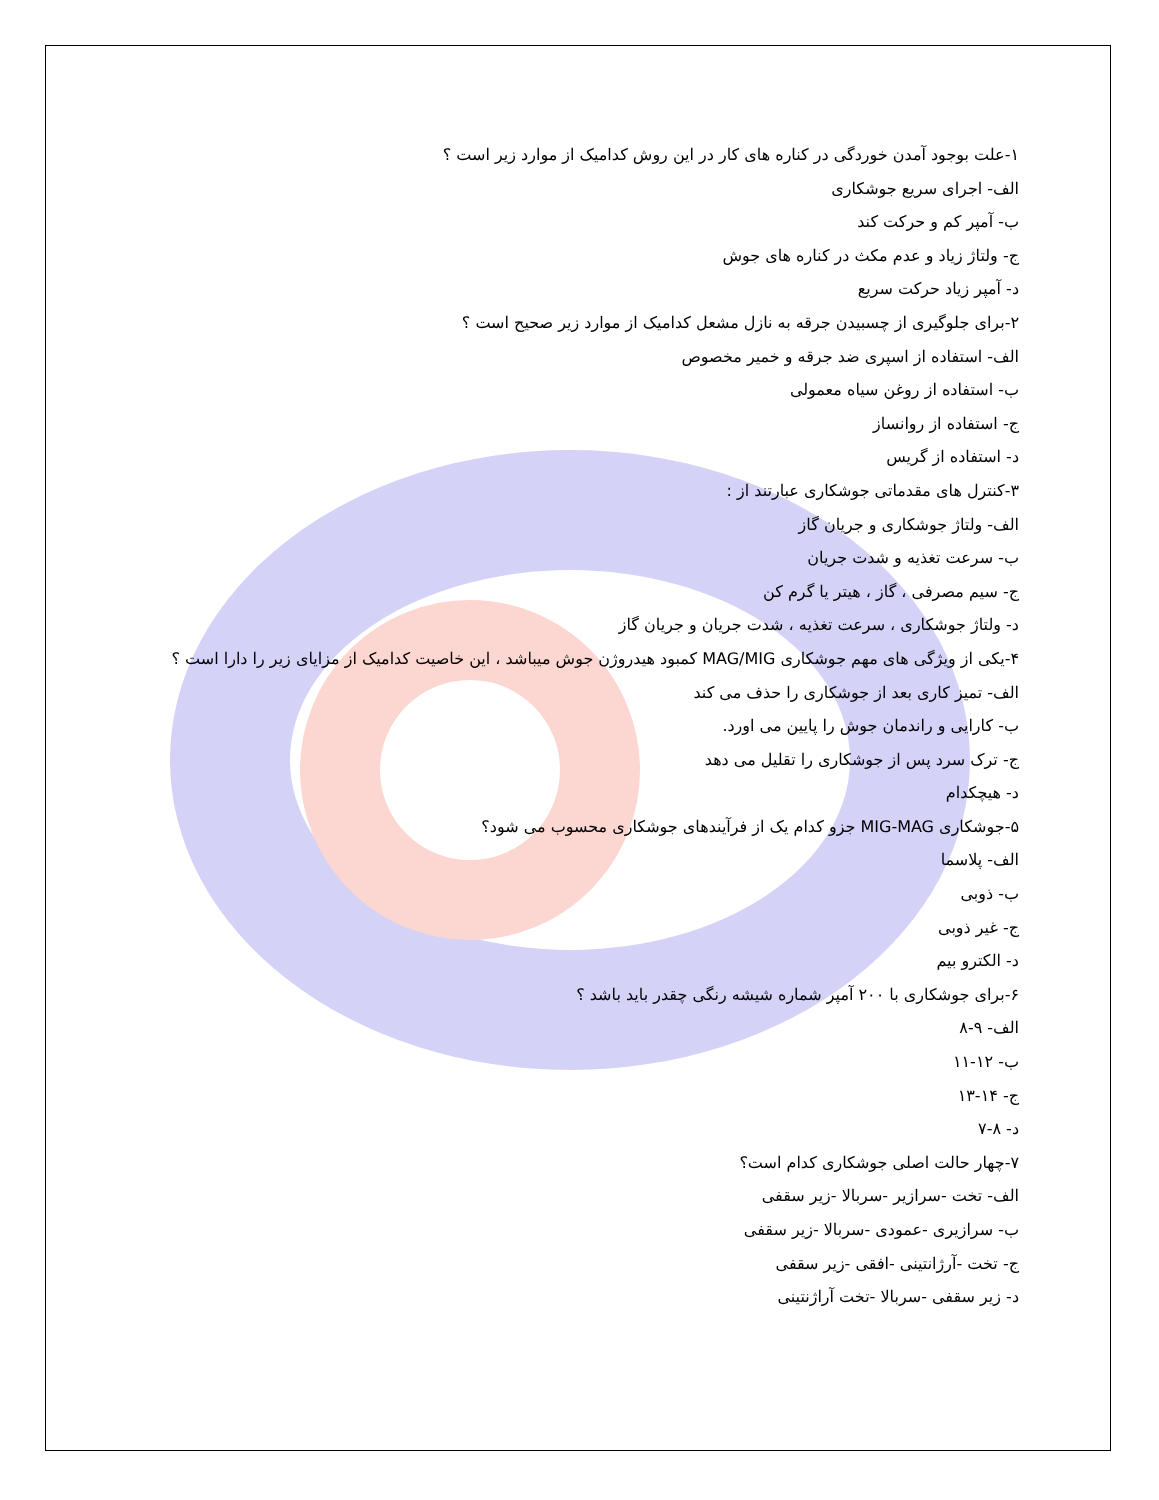۱-علت بوجود آمدن خوردگی در کناره های کار در این روش کدامیک از موارد زیر است ؟
الف- اجرای سریع جوشکاری
ب- آمپر کم و حرکت کند
ج- ولتاژ زیاد و عدم مکث در کناره های جوش
د- آمپر زیاد حرکت سریع
۲-برای جلوگیری از چسبیدن جرقه به نازل مشعل کدامیک از موارد زیر صحیح است ؟
الف- استفاده از اسپری ضد جرقه و خمیر مخصوص
ب- استفاده از روغن سیاه معمولی
ج- استفاده از روانساز
د- استفاده از گریس
۳-کنترل های مقدماتی جوشکاری عبارتند از :
الف- ولتاژ جوشکاری و جریان گاز
ب- سرعت تغذیه و شدت جریان
ج- سیم مصرفی ، گاز ، هیتر یا گرم کن
د- ولتاژ جوشکاری ، سرعت تغذیه ، شدت جریان و جریان گاز
۴-یکی از ویژگی های مهم جوشکاری MAG/MIG کمبود هیدروژن جوش میباشد ، این خاصیت کدامیک از مزایای زیر را دارا است ؟
الف- تمیز کاری بعد از جوشکاری را حذف می کند
ب- کارایی و راندمان جوش را پایین می اورد.
ج- ترک سرد پس از جوشکاری را تقلیل می دهد
د- هیچکدام
۵-جوشکاری MIG-MAG جزو کدام یک از فرآیندهای جوشکاری محسوب می شود؟
الف- پلاسما
ب- ذوبی
ج- غیر ذوبی
د- الکترو بیم
۶-برای جوشکاری با ۲۰۰ آمپر شماره شیشه رنگی چقدر باید باشد ؟
الف- ۹-۸
ب- ۱۲-۱۱
ج- ۱۴-۱۳
د- ۸-۷
۷-چهار حالت اصلی جوشکاری کدام است؟
الف- تخت -سرازیر -سربالا -زیر سقفی
ب- سرازیری -عمودی -سربالا -زیر سقفی
ج- تخت -آرژانتینی -افقی -زیر سقفی
د- زیر سقفی -سربالا -تخت آراژنتینی